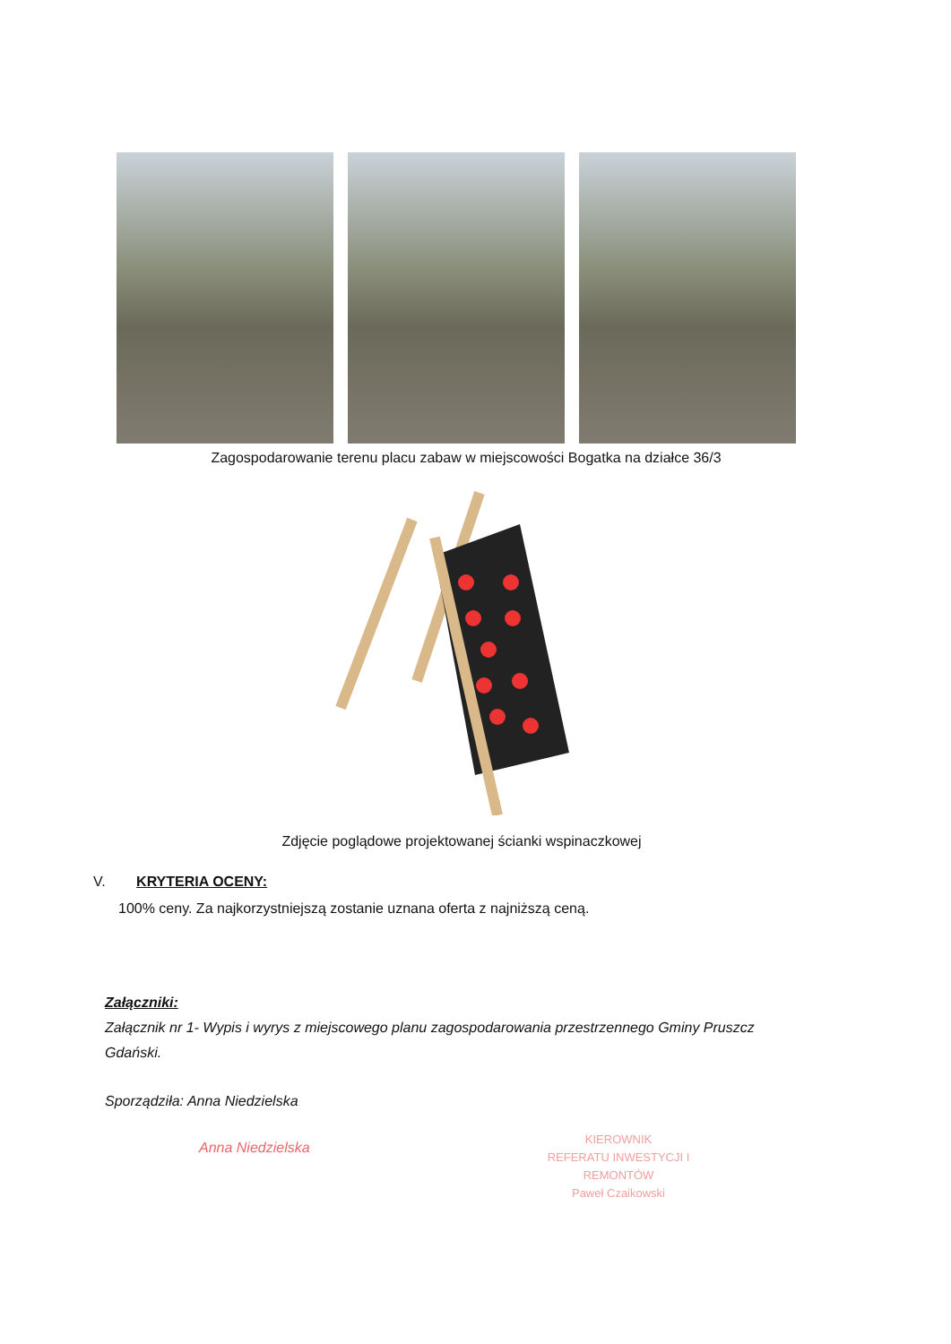Zagospodarowanie terenu placu zabaw w miejscowości Bogatka na działce 36/3
Zdjęcie poglądowe projektowanej ścianki wspinaczkowej
V. KRYTERIA OCENY:
100% ceny. Za najkorzystniejszą zostanie uznana oferta z najniższą ceną.
Załączniki:
Załącznik nr 1- Wypis i wyrys z miejscowego planu zagospodarowania przestrzennego Gminy Pruszcz Gdański.
Sporządziła: Anna Niedzielska
Anna Niedzielska
KIEROWNIK
REFERATU INWESTYCJI I REMONTÓW
Paweł Czaikowski